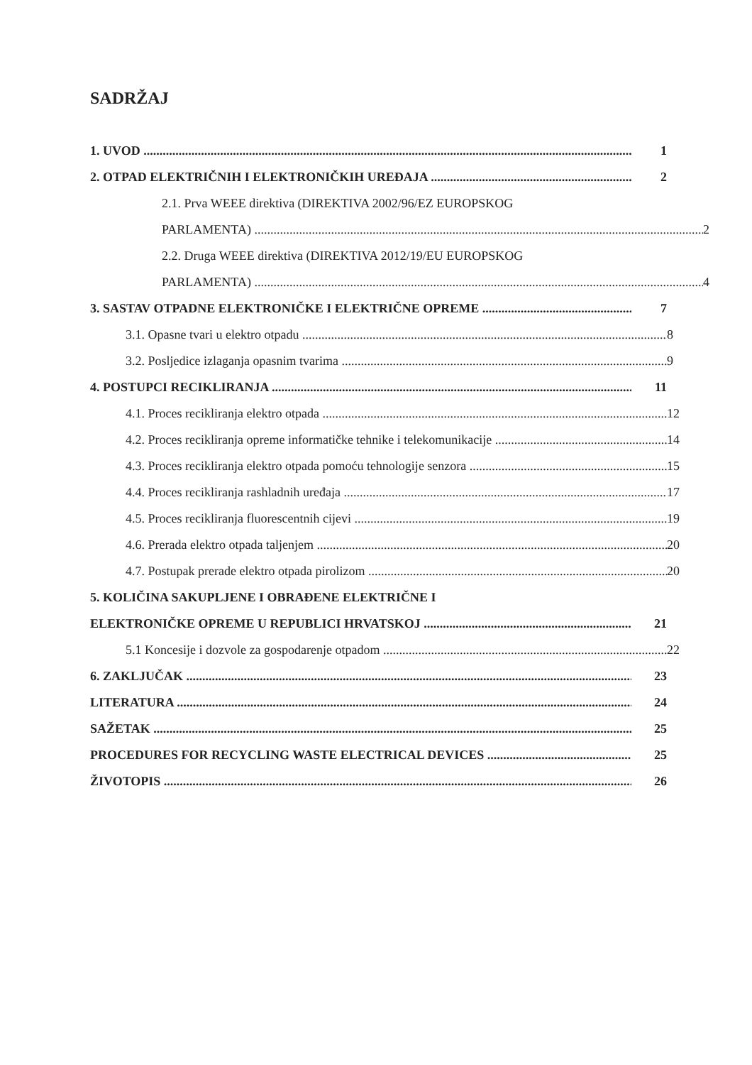SADRŽAJ
1. UVOD 1
2. OTPAD ELEKTRIČNIH I ELEKTRONIČKIH UREĐAJA 2
2.1. Prva WEEE direktiva (DIREKTIVA 2002/96/EZ EUROPSKOG
PARLAMENTA) 2
2.2. Druga WEEE direktiva (DIREKTIVA 2012/19/EU EUROPSKOG
PARLAMENTA) 4
3. SASTAV OTPADNE ELEKTRONIČKE I ELEKTRIČNE OPREME 7
3.1. Opasne tvari u elektro otpadu 8
3.2. Posljedice izlaganja opasnim tvarima 9
4. POSTUPCI RECIKLIRANJA 11
4.1. Proces recikliranja elektro otpada 12
4.2. Proces recikliranja opreme informatičke tehnike i telekomunikacije 14
4.3. Proces recikliranja elektro otpada pomoću tehnologije senzora 15
4.4. Proces recikliranja rashladnih uređaja 17
4.5. Proces recikliranja fluorescentnih cijevi 19
4.6. Prerada elektro otpada taljenjem 20
4.7. Postupak prerade elektro otpada pirolizom 20
5. KOLIČINA SAKUPLJENE I OBRAĐENE ELEKTRIČNE I
ELEKTRONIČKE OPREME U REPUBLICI HRVATSKOJ 21
5.1 Koncesije i dozvole za gospodarenje otpadom 22
6. ZAKLJUČAK 23
LITERATURA 24
SAŽETAK 25
PROCEDURES FOR RECYCLING WASTE ELECTRICAL DEVICES 25
ŽIVOTOPIS 26